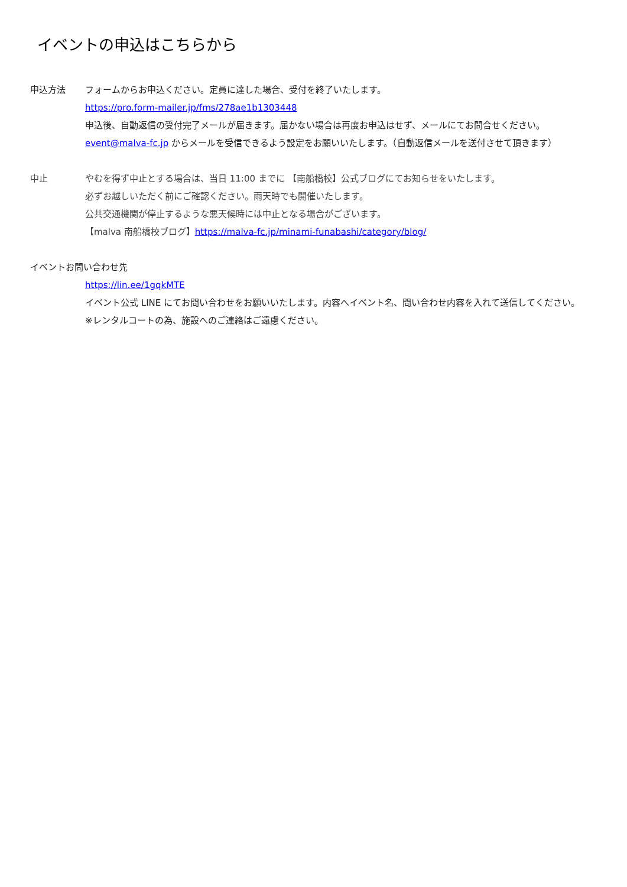イベントの申込はこちらから
申込方法 フォームからお申込ください。定員に達した場合、受付を終了いたします。
https://pro.form-mailer.jp/fms/278ae1b1303448
申込後、自動返信の受付完了メールが届きます。届かない場合は再度お申込はせず、メールにてお問合せください。
event@malva-fc.jp からメールを受信できるよう設定をお願いいたします。（自動返信メールを送付させて頂きます）
中止 やむを得ず中止とする場合は、当日 11:00 までに 【南船橋校】公式ブログにてお知らせをいたします。
必ずお越しいただく前にご確認ください。雨天時でも開催いたします。
公共交通機関が停止するような悪天候時には中止となる場合がございます。
【malva 南船橋校ブログ】https://malva-fc.jp/minami-funabashi/category/blog/
イベントお問い合わせ先
https://lin.ee/1gqkMTE
イベント公式 LINE にてお問い合わせをお願いいたします。内容へイベント名、問い合わせ内容を入れて送信してください。
※レンタルコートの為、施設へのご連絡はご遠慮ください。